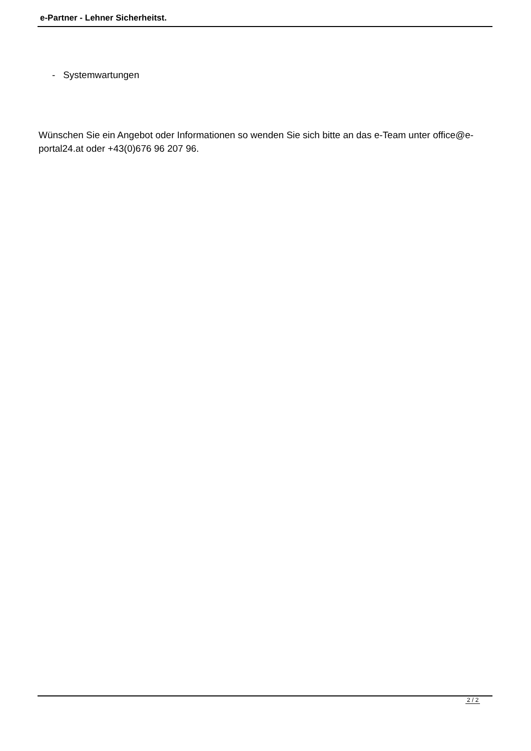e-Partner - Lehner Sicherheitst.
- Systemwartungen
Wünschen Sie ein Angebot oder Informationen so wenden Sie sich bitte an das e-Team unter office@e-portal24.at oder +43(0)676 96 207 96.
2 / 2